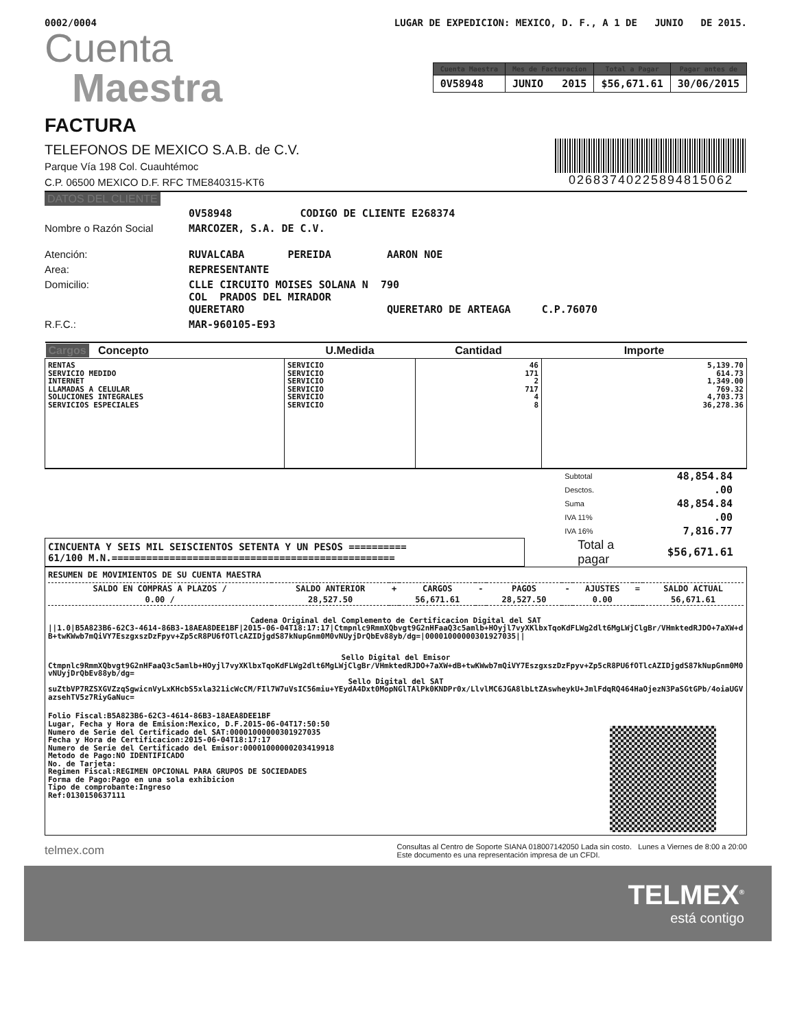0002/0004 LUGAR DE EXPEDICION: MEXICO, D. F., A 1 DE JUNIO DE 2015.
Cuenta
Maestra
| Cuenta Maestra | Mes de Facturacion | Total a Pagar | Pagar antes de |
| --- | --- | --- | --- |
| 0V58948 | JUNIO 2015 | $56,671.61 | 30/06/2015 |
FACTURA
TELEFONOS DE MEXICO S.A.B. de C.V.
Parque Vía 198 Col. Cuauhtémoc
C.P. 06500 MEXICO D.F. RFC TME840315-KT6
02683740225894815062
DATOS DEL CLIENTE
| | 0V58948 CODIGO DE CLIENTE E268374 |
| Nombre o Razón Social | MARCOZER, S.A. DE C.V. |
| Atención: | RUVALCABA PEREIDA AARON NOE |
| Area: | REPRESENTANTE |
| Domicilio: | CLLE CIRCUITO MOISES SOLANA N 790 COL PRADOS DEL MIRADOR QUERETARO QUERETARO DE ARTEAGA C.P.76070 |
| R.F.C.: | MAR-960105-E93 |
| Cargos Concepto | U.Medida | Cantidad | Importe |
| --- | --- | --- | --- |
| RENTAS SERVICIO MEDIDO INTERNET LLAMADAS A CELULAR SOLUCIONES INTEGRALES SERVICIOS ESPECIALES | SERVICIO SERVICIO SERVICIO SERVICIO SERVICIO SERVICIO | 46 171 2 717 4 8 | 5,139.70 614.73 1,349.00 769.32 4,703.73 36,278.36 |
| Subtotal | 48,854.84 |
| Desctos. | .00 |
| Suma | 48,854.84 |
| IVA 11% | .00 |
| IVA 16% | 7,816.77 |
CINCUENTA Y SEIS MIL SEISCIENTOS SETENTA Y UN PESOS ==========
61/100 M.N.=================================================
Total a
pagar
$56,671.61
RESUMEN DE MOVIMIENTOS DE SU CUENTA MAESTRA
| SALDO EN COMPRAS A PLAZOS / | SALDO ANTERIOR | + | CARGOS | - | PAGOS | - | AJUSTES | = | SALDO ACTUAL |
| 0.00 / | 28,527.50 | | 56,671.61 | | 28,527.50 | | 0.00 | | 56,671.61 |
Cadena Original del Complemento de Certificacion Digital del SAT
||1.0|B5A823B6-62C3-4614-86B3-18AEA8DEE1BF|2015-06-04T18:17:17|Ctmpnlc9RmmXQbvgt9G2nHFaaQ3c5amlb+HOyjl7vyXKlbxTqoKdFLWg2dlt6MgLWjClgBr/VHmktedRJDO+7aXW+dB+twKWwb7mQiVY7EszgxszDzFpyv+Zp5cR8PU6fOTlcAZIDjgdS87kNupGnm0M0vNUyjDrQbEv88yb/dg=|00001000000301927035||
Sello Digital del Emisor
Ctmpnlc9RmmXQbvgt9G2nHFaaQ3c5amlb+HOyjl7vyXKlbxTqoKdFLWg2dlt6MgLWjClgBr/VHmktedRJDO+7aXW+dB+twKWwb7mQiVY7EszgxszDzFpyv+Zp5cR8PU6fOTlcAZIDjgdS87kNupGnm0M0vNUyjDrQbEv88yb/dg=
Sello Digital del SAT
suZtbVP7RZSXGVZzqSgwicnVyLxKHcbS5xla321icWcCM/FIl7W7uVsIC56miu+YEydA4Dxt0MopNGlTAlPk0KNDPr0x/LlvlMC6JGA8lbLtZAswheykU+JmlFdqRQ464HaOjezN3PaSGtGPb/4oiaUGVazsehTV5z7RiyGaNuc=
Folio Fiscal:B5A823B6-62C3-4614-86B3-18AEA8DEE1BF
Lugar, Fecha y Hora de Emision:Mexico, D.F.2015-06-04T17:50:50
Numero de Serie del Certificado del SAT:00001000000301927035
Fecha y Hora de Certificacion:2015-06-04T18:17:17
Numero de Serie del Certificado del Emisor:00001000000203419918
Metodo de Pago:NO IDENTIFICADO
No. de Tarjeta:
Regimen Fiscal:REGIMEN OPCIONAL PARA GRUPOS DE SOCIEDADES
Forma de Pago:Pago en una sola exhibicion
Tipo de comprobante:Ingreso
Ref:0130150637111
telmex.com Consultas al Centro de Soporte SIANA 018007142050 Lada sin costo. Lunes a Viernes de 8:00 a 20:00
Este documento es una representación impresa de un CFDI.
TELMEX<sup>®</sup>
está contigo